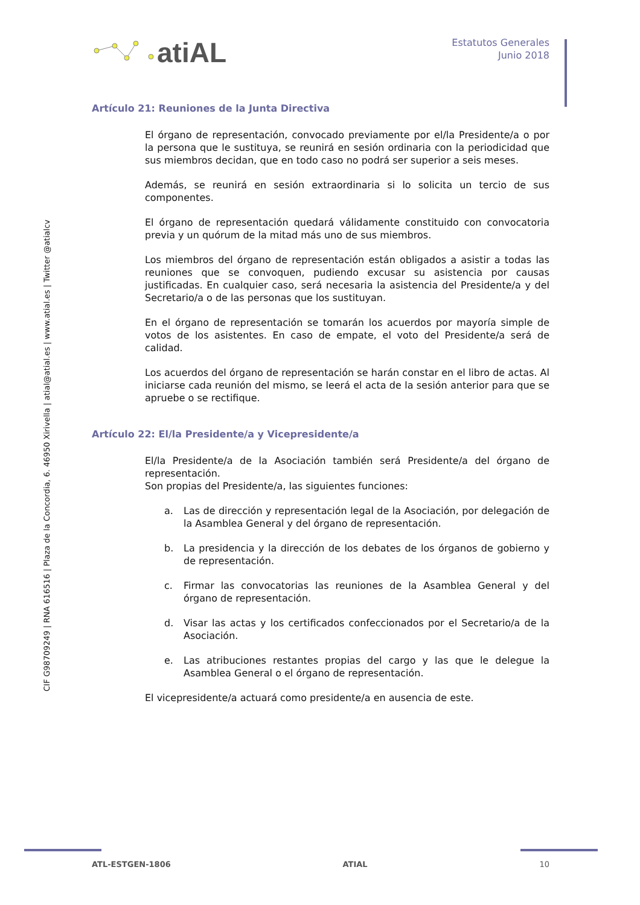atiAL
Estatutos Generales
Junio 2018
CIF G98709249 | RNA 616516 | Plaza de la Concordia, 6. 46950 Xirivella | atial@atial.es | www.atial.es | Twitter @atialcv
Artículo 21: Reuniones de la Junta Directiva
El órgano de representación, convocado previamente por el/la Presidente/a o por la persona que le sustituya, se reunirá en sesión ordinaria con la periodicidad que sus miembros decidan, que en todo caso no podrá ser superior a seis meses.
Además, se reunirá en sesión extraordinaria si lo solicita un tercio de sus componentes.
El órgano de representación quedará válidamente constituido con convocatoria previa y un quórum de la mitad más uno de sus miembros.
Los miembros del órgano de representación están obligados a asistir a todas las reuniones que se convoquen, pudiendo excusar su asistencia por causas justificadas. En cualquier caso, será necesaria la asistencia del Presidente/a y del Secretario/a o de las personas que los sustituyan.
En el órgano de representación se tomarán los acuerdos por mayoría simple de votos de los asistentes. En caso de empate, el voto del Presidente/a será de calidad.
Los acuerdos del órgano de representación se harán constar en el libro de actas. Al iniciarse cada reunión del mismo, se leerá el acta de la sesión anterior para que se apruebe o se rectifique.
Artículo 22: El/la Presidente/a y Vicepresidente/a
El/la Presidente/a de la Asociación también será Presidente/a del órgano de representación.
Son propias del Presidente/a, las siguientes funciones:
a. Las de dirección y representación legal de la Asociación, por delegación de la Asamblea General y del órgano de representación.
b. La presidencia y la dirección de los debates de los órganos de gobierno y de representación.
c. Firmar las convocatorias las reuniones de la Asamblea General y del órgano de representación.
d. Visar las actas y los certificados confeccionados por el Secretario/a de la Asociación.
e. Las atribuciones restantes propias del cargo y las que le delegue la Asamblea General o el órgano de representación.
El vicepresidente/a actuará como presidente/a en ausencia de este.
ATL-ESTGEN-1806 ATIAL 10